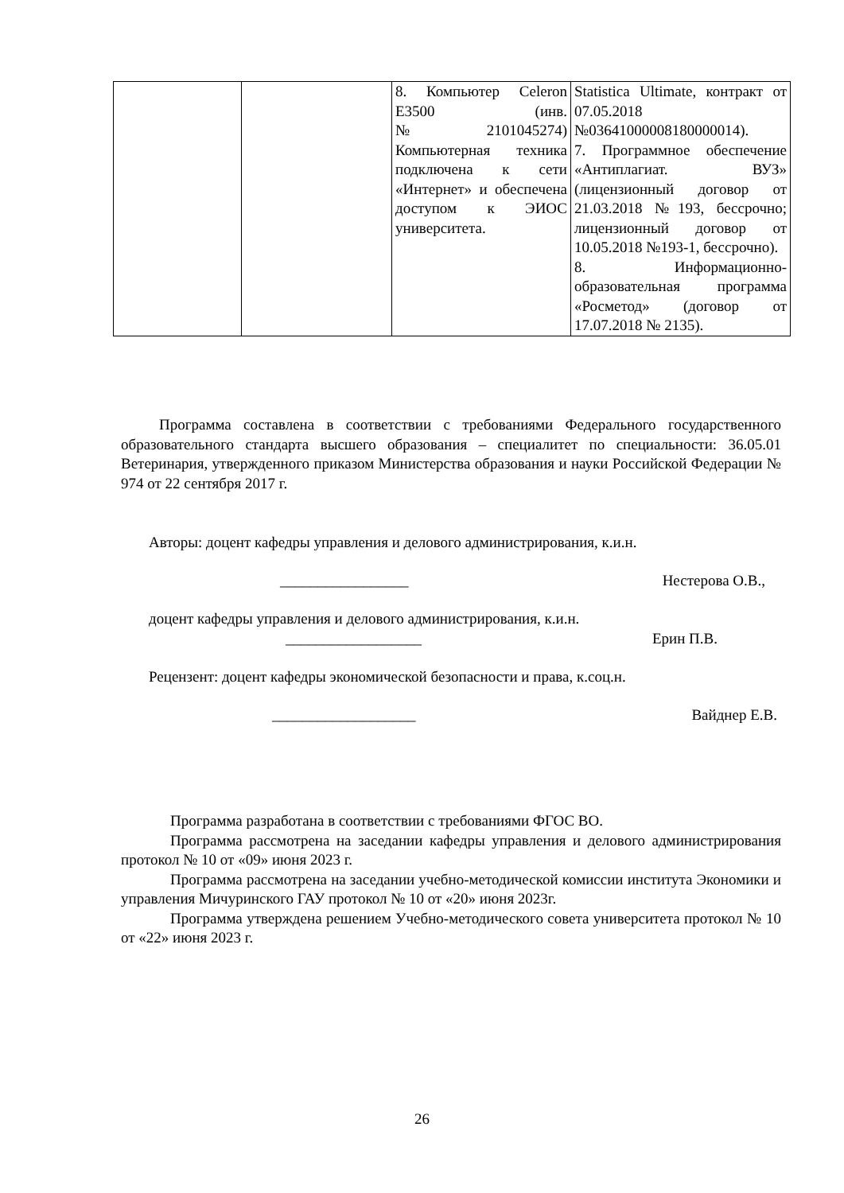| | | 8. Компьютер Celeron E3500 (инв. №2101045274) Компьютерная техника подключена к сети «Интернет» и обеспечена доступом к ЭИОС университета. | Statistica Ultimate, контракт от 07.05.2018 №03641000008180000014). 7. Программное обеспечение «Антиплагиат. ВУЗ» (лицензионный договор от 21.03.2018 №193, бессрочно; лицензионный договор от 10.05.2018 №193-1, бессрочно). 8. Информационно-образовательная программа «Росметод» (договор от 17.07.2018 № 2135). |
Программа составлена в соответствии с требованиями Федерального государственного образовательного стандарта высшего образования – специалитет по специальности: 36.05.01 Ветеринария, утвержденного приказом Министерства образования и науки Российской Федерации № 974 от 22 сентября 2017 г.
Авторы: доцент кафедры управления и делового администрирования, к.и.н.
_________________ Нестерова О.В.,
доцент кафедры управления и делового администрирования, к.и.н.
__________________ Ерин П.В.
Рецензент: доцент кафедры экономической безопасности и права, к.соц.н.
___________________ Вайднер Е.В.
Программа разработана в соответствии с требованиями ФГОС ВО.
Программа рассмотрена на заседании кафедры управления и делового администрирования протокол № 10 от «09» июня 2023 г.
Программа рассмотрена на заседании учебно-методической комиссии института Экономики и управления Мичуринского ГАУ протокол № 10 от «20» июня 2023г.
Программа утверждена решением Учебно-методического совета университета протокол № 10 от «22» июня 2023 г.
26